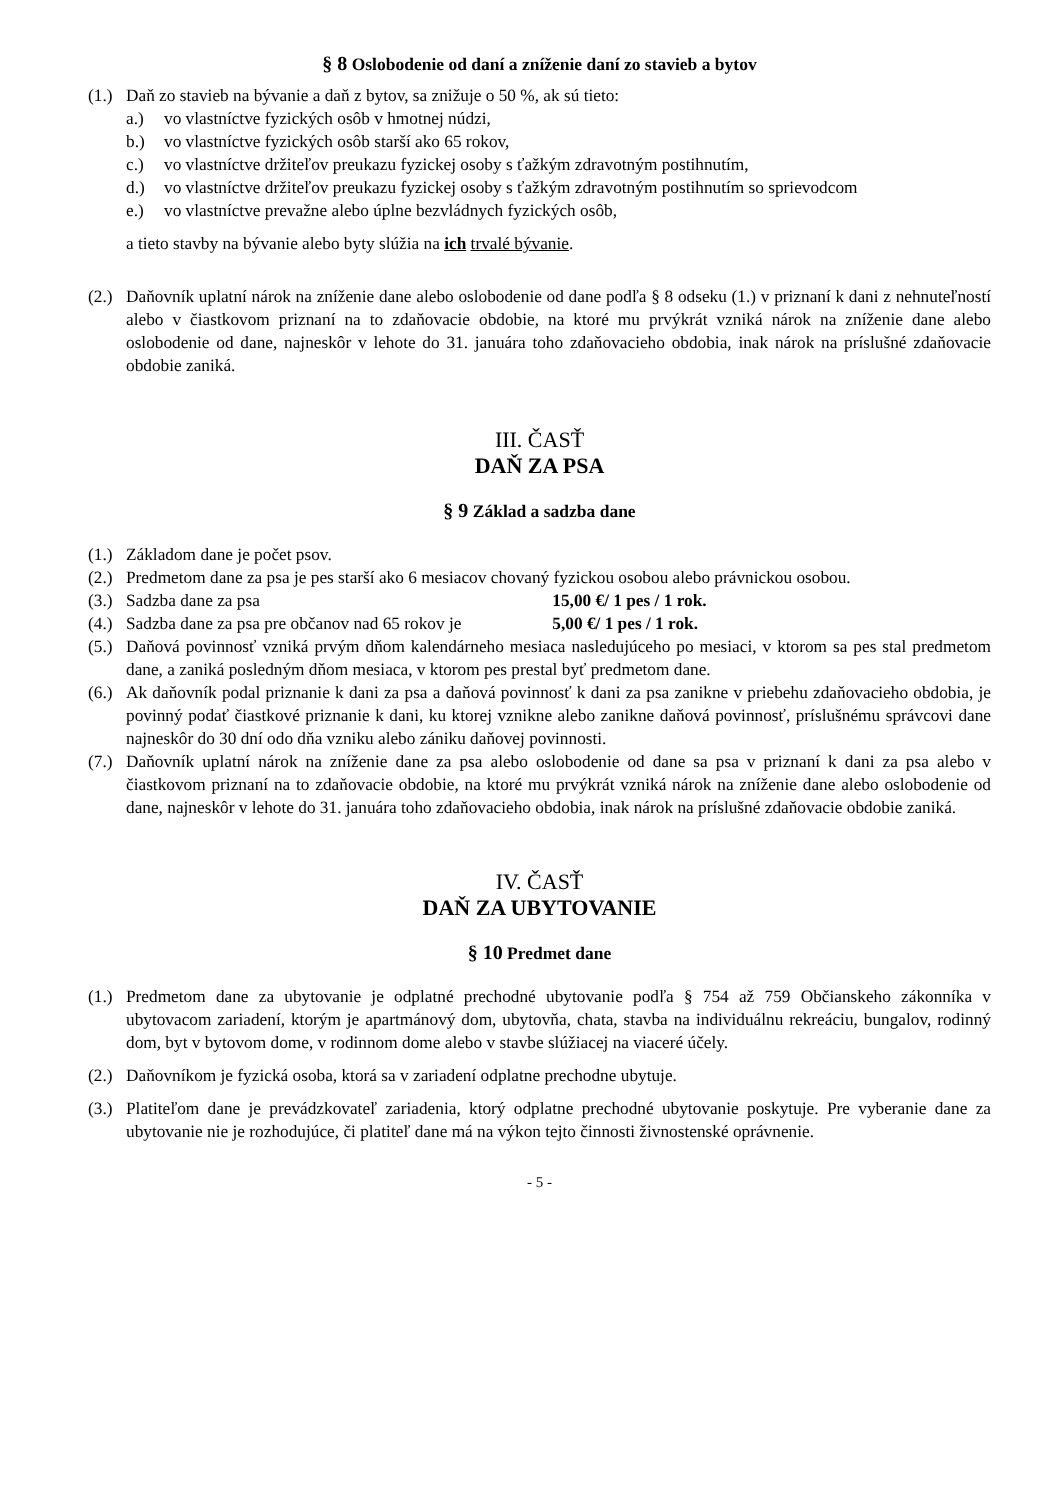§ 8 Oslobodenie od daní a zníženie daní zo stavieb a bytov
(1.) Daň zo stavieb na bývanie a daň z bytov, sa znižuje o 50 %, ak sú tieto:
a.) vo vlastníctve fyzických osôb v hmotnej núdzi,
b.) vo vlastníctve fyzických osôb starší ako 65 rokov,
c.) vo vlastníctve držiteľov preukazu fyzickej osoby s ťažkým zdravotným postihnutím,
d.) vo vlastníctve držiteľov preukazu fyzickej osoby s ťažkým zdravotným postihnutím so sprievodcom
e.) vo vlastníctve prevažne alebo úplne bezvládnych fyzických osôb,
a tieto stavby na bývanie alebo byty slúžia na ich trvalé bývanie.
(2.) Daňovník uplatní nárok na zníženie dane alebo oslobodenie od dane podľa § 8 odseku (1.) v priznaní k dani z nehnuteľností alebo v čiastkovom priznaní na to zdaňovacie obdobie, na ktoré mu prvýkrát vzniká nárok na zníženie dane alebo oslobodenie od dane, najneskôr v lehote do 31. januára toho zdaňovacieho obdobia, inak nárok na príslušné zdaňovacie obdobie zaniká.
III. ČASŤ
DAŇ ZA PSA
§ 9 Základ a sadzba dane
(1.) Základom dane je počet psov.
(2.) Predmetom dane za psa je pes starší ako 6 mesiacov chovaný fyzickou osobou alebo právnickou osobou.
(3.) Sadzba dane za psa 15,00 €/ 1 pes / 1 rok.
(4.) Sadzba dane za psa pre občanov nad 65 rokov je 5,00 €/ 1 pes / 1 rok.
(5.) Daňová povinnosť vzniká prvým dňom kalendárneho mesiaca nasledujúceho po mesiaci, v ktorom sa pes stal predmetom dane, a zaniká posledným dňom mesiaca, v ktorom pes prestal byť predmetom dane.
(6.) Ak daňovník podal priznanie k dani za psa a daňová povinnosť k dani za psa zanikne v priebehu zdaňovacieho obdobia, je povinný podať čiastkové priznanie k dani, ku ktorej vznikne alebo zanikne daňová povinnosť, príslušnému správcovi dane najneskôr do 30 dní odo dňa vzniku alebo zániku daňovej povinnosti.
(7.) Daňovník uplatní nárok na zníženie dane za psa alebo oslobodenie od dane sa psa v priznaní k dani za psa alebo v čiastkovom priznaní na to zdaňovacie obdobie, na ktoré mu prvýkrát vzniká nárok na zníženie dane alebo oslobodenie od dane, najneskôr v lehote do 31. januára toho zdaňovacieho obdobia, inak nárok na príslušné zdaňovacie obdobie zaniká.
IV. ČASŤ
DAŇ ZA UBYTOVANIE
§ 10 Predmet dane
(1.) Predmetom dane za ubytovanie je odplatné prechodné ubytovanie podľa § 754 až 759 Občianskeho zákonníka v ubytovacom zariadení, ktorým je apartmánový dom, ubytovňa, chata, stavba na individuálnu rekreáciu, bungalov, rodinný dom, byt v bytovom dome, v rodinnom dome alebo v stavbe slúžiacej na viaceré účely.
(2.) Daňovníkom je fyzická osoba, ktorá sa v zariadení odplatne prechodne ubytuje.
(3.) Platiteľom dane je prevádzkovateľ zariadenia, ktorý odplatne prechodné ubytovanie poskytuje. Pre vyberanie dane za ubytovanie nie je rozhodujúce, či platiteľ dane má na výkon tejto činnosti živnostenské oprávnenie.
- 5 -